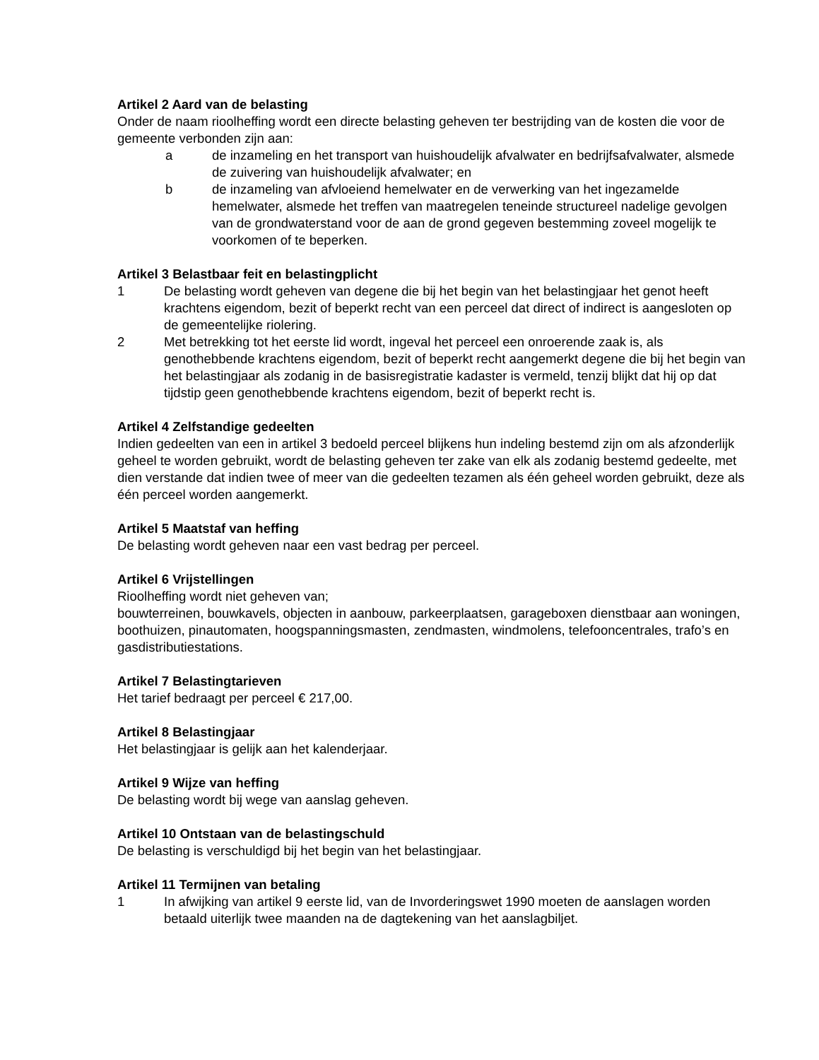Artikel 2 Aard van de belasting
Onder de naam rioolheffing wordt een directe belasting geheven ter bestrijding van de kosten die voor de gemeente verbonden zijn aan:
a de inzameling en het transport van huishoudelijk afvalwater en bedrijfsafvalwater, alsmede de zuivering van huishoudelijk afvalwater; en
b de inzameling van afvloeiend hemelwater en de verwerking van het ingezamelde hemelwater, alsmede het treffen van maatregelen teneinde structureel nadelige gevolgen van de grondwaterstand voor de aan de grond gegeven bestemming zoveel mogelijk te voorkomen of te beperken.
Artikel 3 Belastbaar feit en belastingplicht
1 De belasting wordt geheven van degene die bij het begin van het belastingjaar het genot heeft krachtens eigendom, bezit of beperkt recht van een perceel dat direct of indirect is aangesloten op de gemeentelijke riolering.
2 Met betrekking tot het eerste lid wordt, ingeval het perceel een onroerende zaak is, als genothebbende krachtens eigendom, bezit of beperkt recht aangemerkt degene die bij het begin van het belastingjaar als zodanig in de basisregistratie kadaster is vermeld, tenzij blijkt dat hij op dat tijdstip geen genothebbende krachtens eigendom, bezit of beperkt recht is.
Artikel 4 Zelfstandige gedeelten
Indien gedeelten van een in artikel 3 bedoeld perceel blijkens hun indeling bestemd zijn om als afzonderlijk geheel te worden gebruikt, wordt de belasting geheven ter zake van elk als zodanig bestemd gedeelte, met dien verstande dat indien twee of meer van die gedeelten tezamen als één geheel worden gebruikt, deze als één perceel worden aangemerkt.
Artikel 5 Maatstaf van heffing
De belasting wordt geheven naar een vast bedrag per perceel.
Artikel 6 Vrijstellingen
Rioolheffing wordt niet geheven van;
bouwterreinen, bouwkavels, objecten in aanbouw, parkeerplaatsen, garageboxen dienstbaar aan woningen, boothuizen, pinautomaten, hoogspanningsmasten, zendmasten, windmolens, telefooncentrales, trafo’s en gasdistributiestations.
Artikel 7 Belastingtarieven
Het tarief bedraagt per perceel € 217,00.
Artikel 8 Belastingjaar
Het belastingjaar is gelijk aan het kalenderjaar.
Artikel 9 Wijze van heffing
De belasting wordt bij wege van aanslag geheven.
Artikel 10 Ontstaan van de belastingschuld
De belasting is verschuldigd bij het begin van het belastingjaar.
Artikel 11 Termijnen van betaling
1 In afwijking van artikel 9 eerste lid, van de Invorderingswet 1990 moeten de aanslagen worden betaald uiterlijk twee maanden na de dagtekening van het aanslagbiljet.